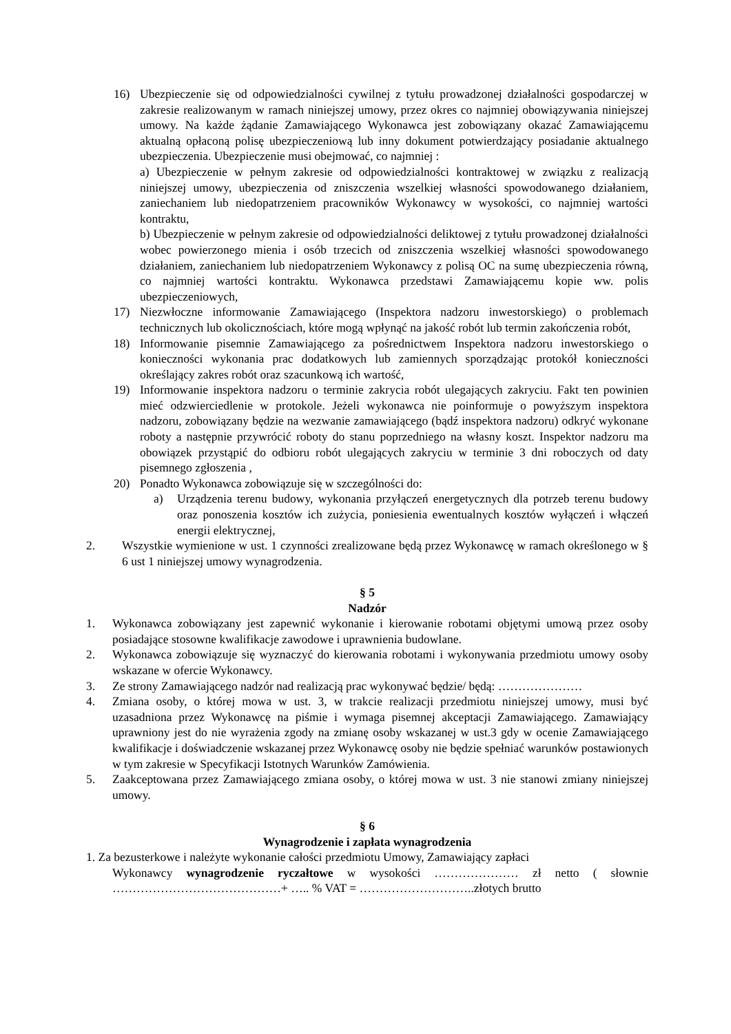16) Ubezpieczenie się od odpowiedzialności cywilnej z tytułu prowadzonej działalności gospodarczej w zakresie realizowanym w ramach niniejszej umowy, przez okres co najmniej obowiązywania niniejszej umowy. Na każde żądanie Zamawiającego Wykonawca jest zobowiązany okazać Zamawiającemu aktualną opłaconą polisę ubezpieczeniową lub inny dokument potwierdzający posiadanie aktualnego ubezpieczenia. Ubezpieczenie musi obejmować, co najmniej :
a) Ubezpieczenie w pełnym zakresie od odpowiedzialności kontraktowej w związku z realizacją niniejszej umowy, ubezpieczenia od zniszczenia wszelkiej własności spowodowanego działaniem, zaniechaniem lub niedopatrzeniem pracowników Wykonawcy w wysokości, co najmniej wartości kontraktu,
b) Ubezpieczenie w pełnym zakresie od odpowiedzialności deliktowej z tytułu prowadzonej działalności wobec powierzonego mienia i osób trzecich od zniszczenia wszelkiej własności spowodowanego działaniem, zaniechaniem lub niedopatrzeniem Wykonawcy z polisą OC na sumę ubezpieczenia równą, co najmniej wartości kontraktu. Wykonawca przedstawi Zamawiającemu kopie ww. polis ubezpieczeniowych,
17) Niezwłoczne informowanie Zamawiającego (Inspektora nadzoru inwestorskiego) o problemach technicznych lub okolicznościach, które mogą wpłynąć na jakość robót lub termin zakończenia robót,
18) Informowanie pisemnie Zamawiającego za pośrednictwem Inspektora nadzoru inwestorskiego o konieczności wykonania prac dodatkowych lub zamiennych sporządzając protokół konieczności określający zakres robót oraz szacunkową ich wartość,
19) Informowanie inspektora nadzoru o terminie zakrycia robót ulegających zakryciu. Fakt ten powinien mieć odzwierciedlenie w protokole. Jeżeli wykonawca nie poinformuje o powyższym inspektora nadzoru, zobowiązany będzie na wezwanie zamawiającego (bądź inspektora nadzoru) odkryć wykonane roboty a następnie przywrócić roboty do stanu poprzedniego na własny koszt. Inspektor nadzoru ma obowiązek przystąpić do odbioru robót ulegających zakryciu w terminie 3 dni roboczych od daty pisemnego zgłoszenia ,
20) Ponadto Wykonawca zobowiązuje się w szczególności do:
a) Urządzenia terenu budowy, wykonania przyłączeń energetycznych dla potrzeb terenu budowy oraz ponoszenia kosztów ich zużycia, poniesienia ewentualnych kosztów wyłączeń i włączeń energii elektrycznej,
2. Wszystkie wymienione w ust. 1 czynności zrealizowane będą przez Wykonawcę w ramach określonego w § 6 ust 1 niniejszej umowy wynagrodzenia.
§ 5
Nadzór
1. Wykonawca zobowiązany jest zapewnić wykonanie i kierowanie robotami objętymi umową przez osoby posiadające stosowne kwalifikacje zawodowe i uprawnienia budowlane.
2. Wykonawca zobowiązuje się wyznaczyć do kierowania robotami i wykonywania przedmiotu umowy osoby wskazane w ofercie Wykonawcy.
3. Ze strony Zamawiającego nadzór nad realizacją prac wykonywać będzie/ będą: …………………
4. Zmiana osoby, o której mowa w ust. 3, w trakcie realizacji przedmiotu niniejszej umowy, musi być uzasadniona przez Wykonawcę na piśmie i wymaga pisemnej akceptacji Zamawiającego. Zamawiający uprawniony jest do nie wyrażenia zgody na zmianę osoby wskazanej w ust.3 gdy w ocenie Zamawiającego kwalifikacje i doświadczenie wskazanej przez Wykonawcę osoby nie będzie spełniać warunków postawionych w tym zakresie w Specyfikacji Istotnych Warunków Zamówienia.
5. Zaakceptowana przez Zamawiającego zmiana osoby, o której mowa w ust. 3 nie stanowi zmiany niniejszej umowy.
§ 6
Wynagrodzenie i zapłata wynagrodzenia
1. Za bezusterkowe i należyte wykonanie całości przedmiotu Umowy, Zamawiający zapłaci
Wykonawcy wynagrodzenie ryczałtowe w wysokości ………………… zł netto ( słownie ……………………………………+ ….. % VAT = ………………………..złotych brutto